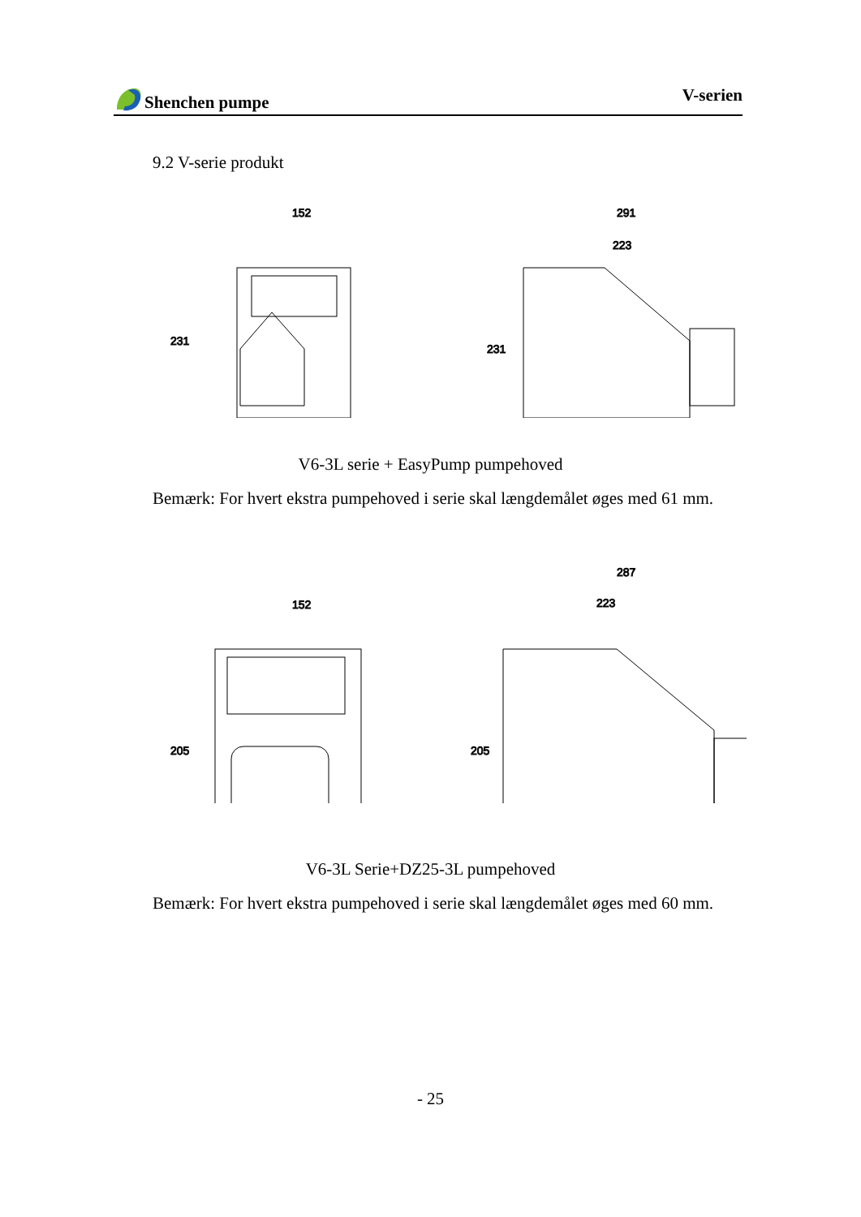Shenchen pumpe V-serien
9.2 V-serie produkt
152
291
223
231
231
V6-3L serie + EasyPump pumpehoved
Bemærk: For hvert ekstra pumpehoved i serie skal længdemålet øges med 61 mm.
152
287
223
205
205
V6-3L Serie+DZ25-3L pumpehoved
Bemærk: For hvert ekstra pumpehoved i serie skal længdemålet øges med 60 mm.
- 25